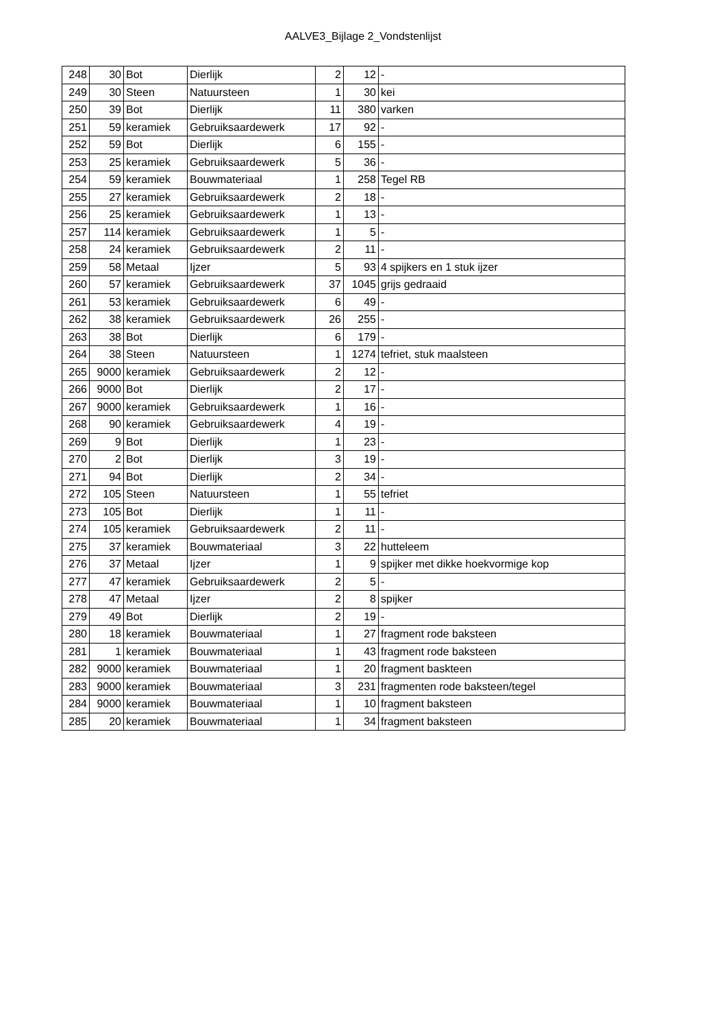AALVE3_Bijlage 2_Vondstenlijst
| 248 | 30 | Bot | Dierlijk | 2 | 12 | - |
| 249 | 30 | Steen | Natuursteen | 1 | 30 | kei |
| 250 | 39 | Bot | Dierlijk | 11 | 380 | varken |
| 251 | 59 | keramiek | Gebruiksaardewerk | 17 | 92 | - |
| 252 | 59 | Bot | Dierlijk | 6 | 155 | - |
| 253 | 25 | keramiek | Gebruiksaardewerk | 5 | 36 | - |
| 254 | 59 | keramiek | Bouwmateriaal | 1 | 258 | Tegel RB |
| 255 | 27 | keramiek | Gebruiksaardewerk | 2 | 18 | - |
| 256 | 25 | keramiek | Gebruiksaardewerk | 1 | 13 | - |
| 257 | 114 | keramiek | Gebruiksaardewerk | 1 | 5 | - |
| 258 | 24 | keramiek | Gebruiksaardewerk | 2 | 11 | - |
| 259 | 58 | Metaal | Ijzer | 5 | 93 | 4 spijkers en 1 stuk ijzer |
| 260 | 57 | keramiek | Gebruiksaardewerk | 37 | 1045 | grijs gedraaid |
| 261 | 53 | keramiek | Gebruiksaardewerk | 6 | 49 | - |
| 262 | 38 | keramiek | Gebruiksaardewerk | 26 | 255 | - |
| 263 | 38 | Bot | Dierlijk | 6 | 179 | - |
| 264 | 38 | Steen | Natuursteen | 1 | 1274 | tefriet, stuk maalsteen |
| 265 | 9000 | keramiek | Gebruiksaardewerk | 2 | 12 | - |
| 266 | 9000 | Bot | Dierlijk | 2 | 17 | - |
| 267 | 9000 | keramiek | Gebruiksaardewerk | 1 | 16 | - |
| 268 | 90 | keramiek | Gebruiksaardewerk | 4 | 19 | - |
| 269 | 9 | Bot | Dierlijk | 1 | 23 | - |
| 270 | 2 | Bot | Dierlijk | 3 | 19 | - |
| 271 | 94 | Bot | Dierlijk | 2 | 34 | - |
| 272 | 105 | Steen | Natuursteen | 1 | 55 | tefriet |
| 273 | 105 | Bot | Dierlijk | 1 | 11 | - |
| 274 | 105 | keramiek | Gebruiksaardewerk | 2 | 11 | - |
| 275 | 37 | keramiek | Bouwmateriaal | 3 | 22 | hutteleem |
| 276 | 37 | Metaal | Ijzer | 1 | 9 | spijker met dikke hoekvormige kop |
| 277 | 47 | keramiek | Gebruiksaardewerk | 2 | 5 | - |
| 278 | 47 | Metaal | Ijzer | 2 | 8 | spijker |
| 279 | 49 | Bot | Dierlijk | 2 | 19 | - |
| 280 | 18 | keramiek | Bouwmateriaal | 1 | 27 | fragment rode baksteen |
| 281 | 1 | keramiek | Bouwmateriaal | 1 | 43 | fragment rode baksteen |
| 282 | 9000 | keramiek | Bouwmateriaal | 1 | 20 | fragment baskteen |
| 283 | 9000 | keramiek | Bouwmateriaal | 3 | 231 | fragmenten rode baksteen/tegel |
| 284 | 9000 | keramiek | Bouwmateriaal | 1 | 10 | fragment baksteen |
| 285 | 20 | keramiek | Bouwmateriaal | 1 | 34 | fragment baksteen |